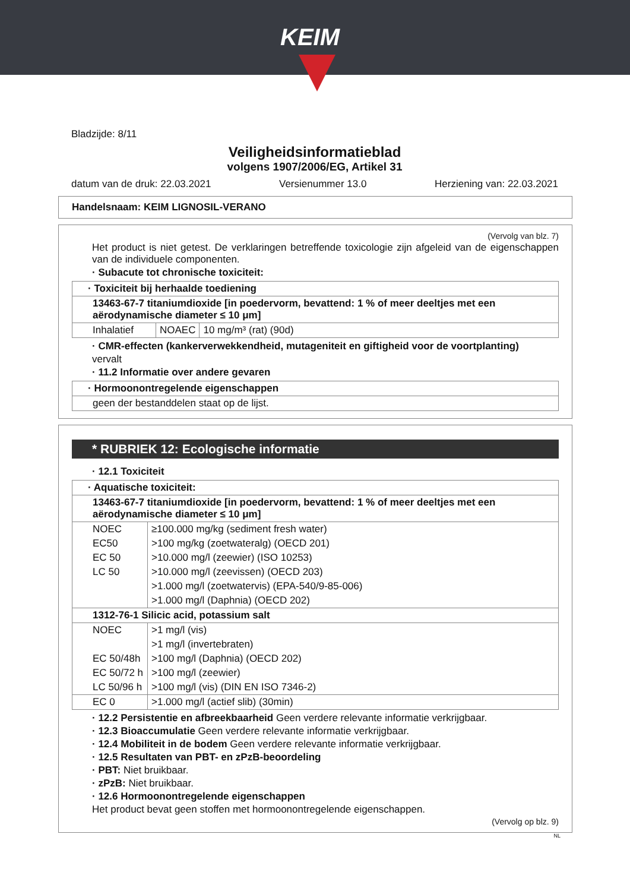KEIM
Bladzijde: 8/11
Veiligheidsinformatieblad
volgens 1907/2006/EG, Artikel 31
datum van de druk: 22.03.2021 Versienummer 13.0 Herziening van: 22.03.2021
Handelsnaam: KEIM LIGNOSIL-VERANO
(Vervolg van blz. 7)
Het product is niet getest. De verklaringen betreffende toxicologie zijn afgeleid van de eigenschappen van de individuele componenten.
· Subacute tot chronische toxiciteit:
| · Toxiciteit bij herhaalde toediening | | |
| 13463-67-7 titaniumdioxide [in poedervorm, bevattend: 1 % of meer deeltjes met een aërodynamische diameter ≤ 10 μm] | | |
| Inhalatief | NOAEC | 10 mg/m³ (rat) (90d) |
· CMR-effecten (kankerverwekkendheid, mutageniteit en giftigheid voor de voortplanting)
vervalt
· 11.2 Informatie over andere gevaren
| · Hormoonontregelende eigenschappen |
| geen der bestanddelen staat op de lijst. |
* RUBRIEK 12: Ecologische informatie
· 12.1 Toxiciteit
| · Aquatische toxiciteit: | |
| 13463-67-7 titaniumdioxide [in poedervorm, bevattend: 1 % of meer deeltjes met een aërodynamische diameter ≤ 10 μm] | |
| NOEC | ≥100.000 mg/kg (sediment fresh water) |
| EC50 | >100 mg/kg (zoetwateralg) (OECD 201) |
| EC 50 | >10.000 mg/l (zeewier) (ISO 10253) |
| LC 50 | >10.000 mg/l (zeevissen) (OECD 203) |
| | >1.000 mg/l (zoetwatervis) (EPA-540/9-85-006) |
| | >1.000 mg/l (Daphnia) (OECD 202) |
| 1312-76-1 Silicic acid, potassium salt | |
| NOEC | >1 mg/l (vis) |
| | >1 mg/l (invertebraten) |
| EC 50/48h | >100 mg/l (Daphnia) (OECD 202) |
| EC 50/72 h | >100 mg/l (zeewier) |
| LC 50/96 h | >100 mg/l (vis) (DIN EN ISO 7346-2) |
| EC 0 | >1.000 mg/l (actief slib) (30min) |
· 12.2 Persistentie en afbreekbaarheid Geen verdere relevante informatie verkrijgbaar.
· 12.3 Bioaccumulatie Geen verdere relevante informatie verkrijgbaar.
· 12.4 Mobiliteit in de bodem Geen verdere relevante informatie verkrijgbaar.
· 12.5 Resultaten van PBT- en zPzB-beoordeling
· PBT: Niet bruikbaar.
· zPzB: Niet bruikbaar.
· 12.6 Hormoonontregelende eigenschappen
Het product bevat geen stoffen met hormoonontregelende eigenschappen.
(Vervolg op blz. 9)
NL